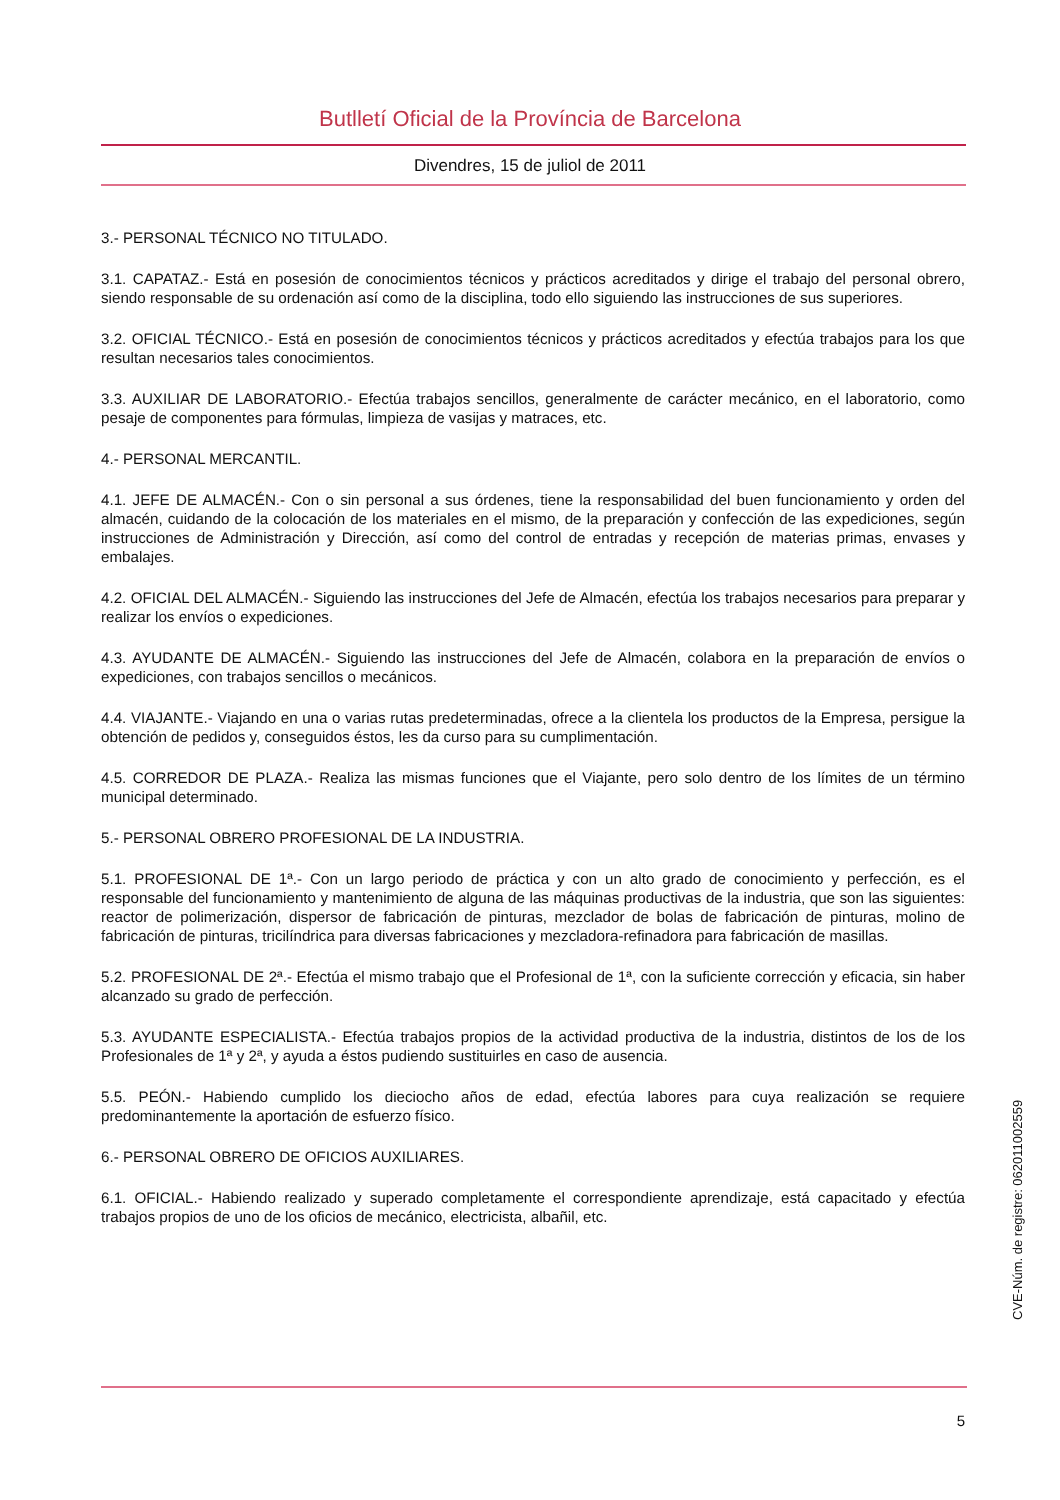Butlletí Oficial de la Província de Barcelona
Divendres, 15 de juliol de 2011
3.- PERSONAL TÉCNICO NO TITULADO.
3.1. CAPATAZ.- Está en posesión de conocimientos técnicos y prácticos acreditados y dirige el trabajo del personal obrero, siendo responsable de su ordenación así como de la disciplina, todo ello siguiendo las instrucciones de sus superiores.
3.2. OFICIAL TÉCNICO.- Está en posesión de conocimientos técnicos y prácticos acreditados y efectúa trabajos para los que resultan necesarios tales conocimientos.
3.3. AUXILIAR DE LABORATORIO.- Efectúa trabajos sencillos, generalmente de carácter mecánico, en el laboratorio, como pesaje de componentes para fórmulas, limpieza de vasijas y matraces, etc.
4.- PERSONAL MERCANTIL.
4.1. JEFE DE ALMACÉN.- Con o sin personal a sus órdenes, tiene la responsabilidad del buen funcionamiento y orden del almacén, cuidando de la colocación de los materiales en el mismo, de la preparación y confección de las expediciones, según instrucciones de Administración y Dirección, así como del control de entradas y recepción de materias primas, envases y embalajes.
4.2. OFICIAL DEL ALMACÉN.- Siguiendo las instrucciones del Jefe de Almacén, efectúa los trabajos necesarios para preparar y realizar los envíos o expediciones.
4.3. AYUDANTE DE ALMACÉN.- Siguiendo las instrucciones del Jefe de Almacén, colabora en la preparación de envíos o expediciones, con trabajos sencillos o mecánicos.
4.4. VIAJANTE.- Viajando en una o varias rutas predeterminadas, ofrece a la clientela los productos de la Empresa, persigue la obtención de pedidos y, conseguidos éstos, les da curso para su cumplimentación.
4.5. CORREDOR DE PLAZA.- Realiza las mismas funciones que el Viajante, pero solo dentro de los límites de un término municipal determinado.
5.- PERSONAL OBRERO PROFESIONAL DE LA INDUSTRIA.
5.1. PROFESIONAL DE 1ª.- Con un largo periodo de práctica y con un alto grado de conocimiento y perfección, es el responsable del funcionamiento y mantenimiento de alguna de las máquinas productivas de la industria, que son las siguientes: reactor de polimerización, dispersor de fabricación de pinturas, mezclador de bolas de fabricación de pinturas, molino de fabricación de pinturas, tricilíndrica para diversas fabricaciones y mezcladora-refinadora para fabricación de masillas.
5.2. PROFESIONAL DE 2ª.- Efectúa el mismo trabajo que el Profesional de 1ª, con la suficiente corrección y eficacia, sin haber alcanzado su grado de perfección.
5.3. AYUDANTE ESPECIALISTA.- Efectúa trabajos propios de la actividad productiva de la industria, distintos de los de los Profesionales de 1ª y 2ª, y ayuda a éstos pudiendo sustituirles en caso de ausencia.
5.5. PEÓN.- Habiendo cumplido los dieciocho años de edad, efectúa labores para cuya realización se requiere predominantemente la aportación de esfuerzo físico.
6.- PERSONAL OBRERO DE OFICIOS AUXILIARES.
6.1. OFICIAL.- Habiendo realizado y superado completamente el correspondiente aprendizaje, está capacitado y efectúa trabajos propios de uno de los oficios de mecánico, electricista, albañil, etc.
CVE-Núm. de registre: 062011002559
5